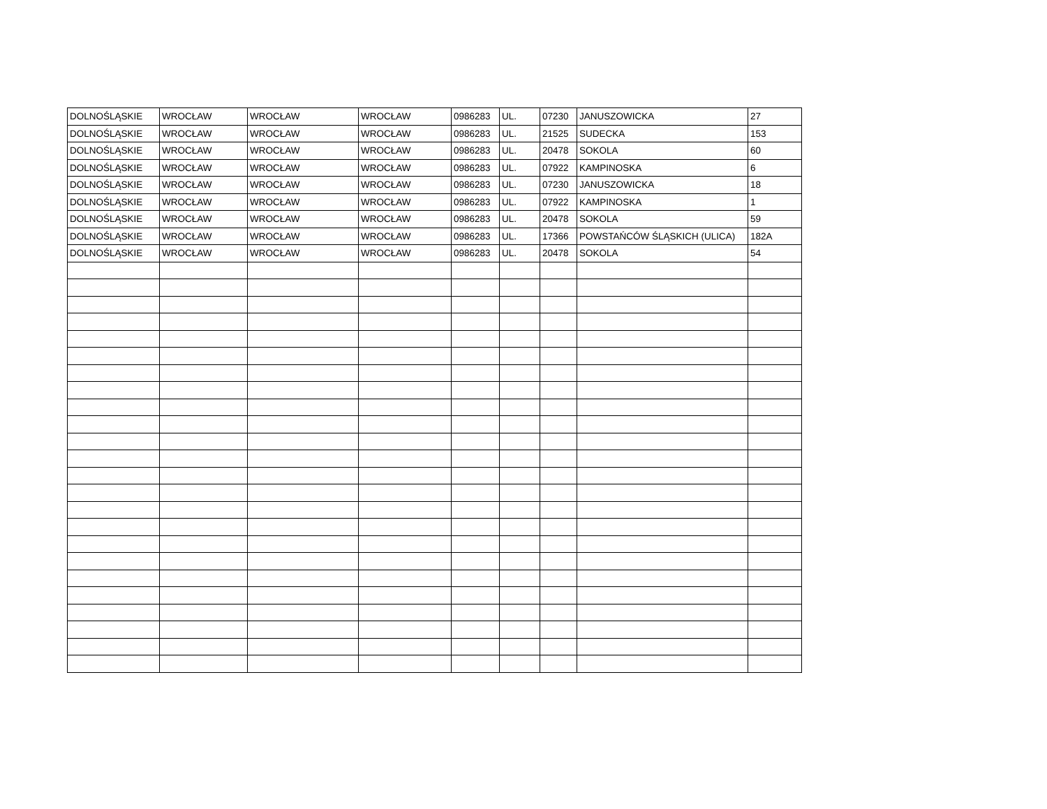| DOLNOŚLĄSKIE | WROCŁAW | WROCŁAW | WROCŁAW | 0986283 | UL. | 07230 | JANUSZOWICKA | 27 |
| DOLNOŚLĄSKIE | WROCŁAW | WROCŁAW | WROCŁAW | 0986283 | UL. | 21525 | SUDECKA | 153 |
| DOLNOŚLĄSKIE | WROCŁAW | WROCŁAW | WROCŁAW | 0986283 | UL. | 20478 | SOKOLA | 60 |
| DOLNOŚLĄSKIE | WROCŁAW | WROCŁAW | WROCŁAW | 0986283 | UL. | 07922 | KAMPINOSKA | 6 |
| DOLNOŚLĄSKIE | WROCŁAW | WROCŁAW | WROCŁAW | 0986283 | UL. | 07230 | JANUSZOWICKA | 18 |
| DOLNOŚLĄSKIE | WROCŁAW | WROCŁAW | WROCŁAW | 0986283 | UL. | 07922 | KAMPINOSKA | 1 |
| DOLNOŚLĄSKIE | WROCŁAW | WROCŁAW | WROCŁAW | 0986283 | UL. | 20478 | SOKOLA | 59 |
| DOLNOŚLĄSKIE | WROCŁAW | WROCŁAW | WROCŁAW | 0986283 | UL. | 17366 | POWSTAŃCÓW ŚLĄSKICH (ULICA) | 182A |
| DOLNOŚLĄSKIE | WROCŁAW | WROCŁAW | WROCŁAW | 0986283 | UL. | 20478 | SOKOLA | 54 |